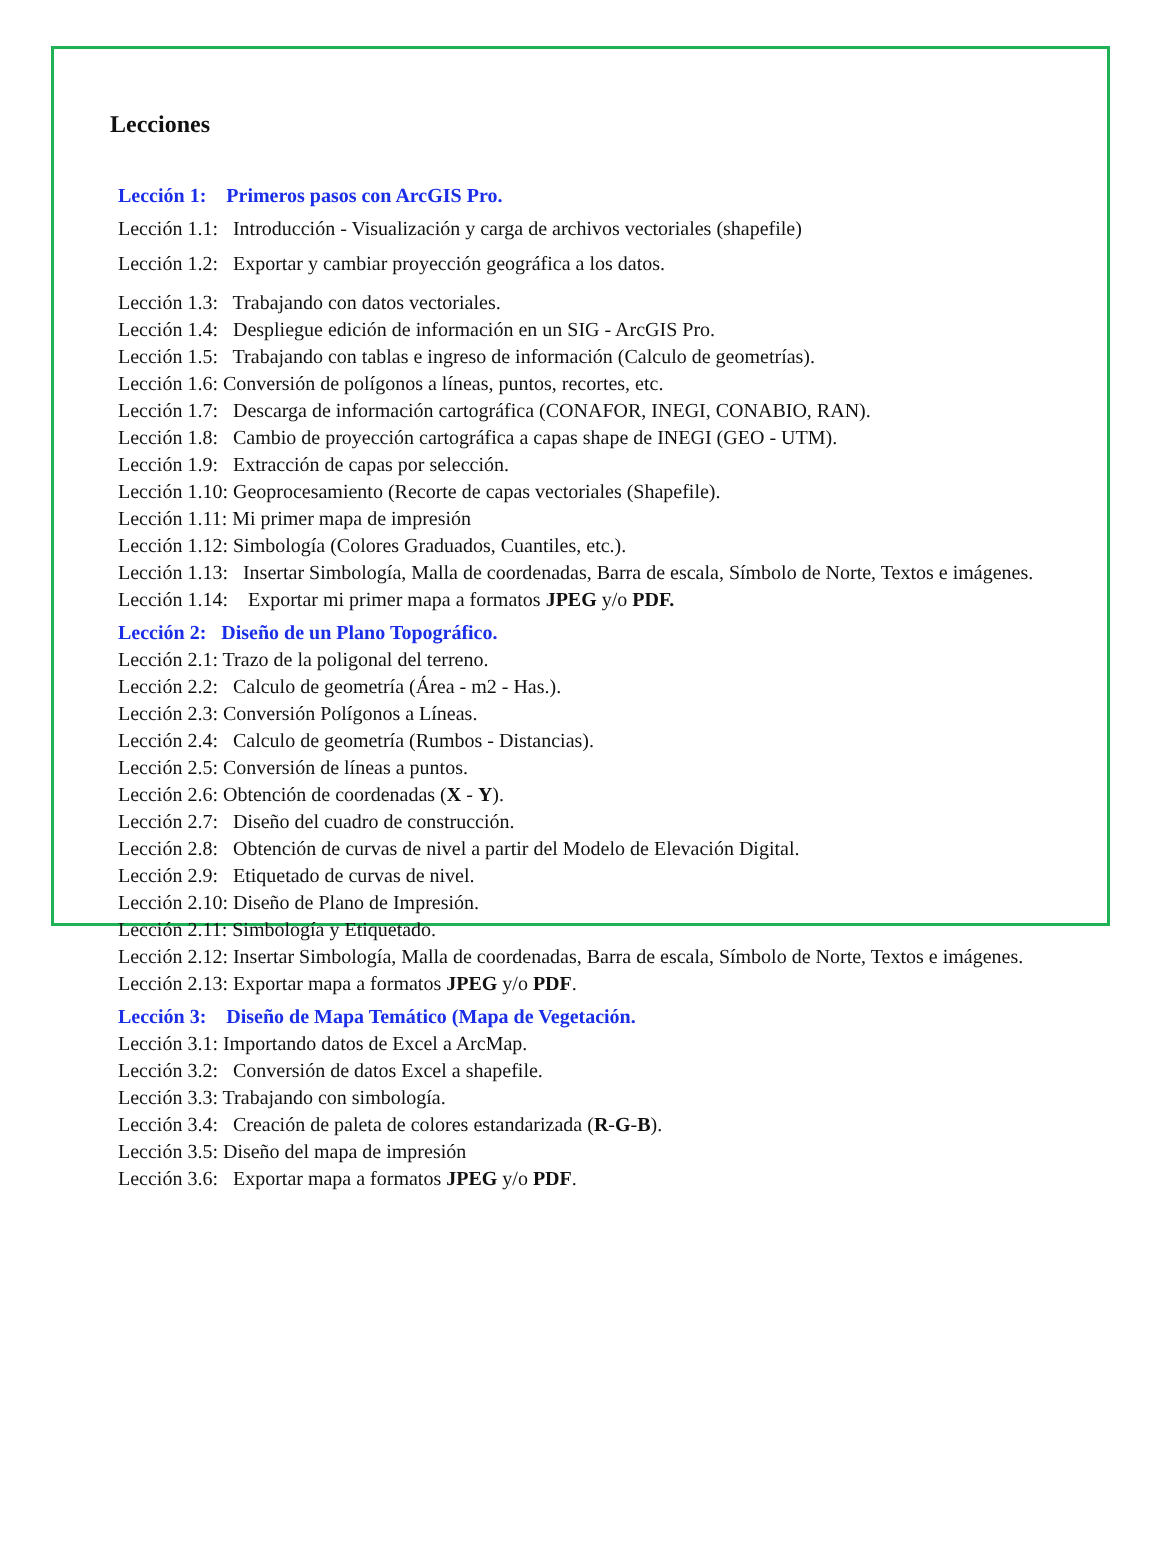Lecciones
Lección 1: Primeros pasos con ArcGIS Pro.
Lección 1.1: Introducción - Visualización y carga de archivos vectoriales (shapefile)
Lección 1.2: Exportar y cambiar proyección geográfica a los datos.
Lección 1.3: Trabajando con datos vectoriales.
Lección 1.4: Despliegue edición de información en un SIG - ArcGIS Pro.
Lección 1.5: Trabajando con tablas e ingreso de información (Calculo de geometrías).
Lección 1.6: Conversión de polígonos a líneas, puntos, recortes, etc.
Lección 1.7: Descarga de información cartográfica (CONAFOR, INEGI, CONABIO, RAN).
Lección 1.8: Cambio de proyección cartográfica a capas shape de INEGI (GEO - UTM).
Lección 1.9: Extracción de capas por selección.
Lección 1.10: Geoprocesamiento (Recorte de capas vectoriales (Shapefile).
Lección 1.11: Mi primer mapa de impresión
Lección 1.12: Simbología (Colores Graduados, Cuantiles, etc.).
Lección 1.13: Insertar Simbología, Malla de coordenadas, Barra de escala, Símbolo de Norte, Textos e imágenes.
Lección 1.14: Exportar mi primer mapa a formatos JPEG y/o PDF.
Lección 2: Diseño de un Plano Topográfico.
Lección 2.1: Trazo de la poligonal del terreno.
Lección 2.2: Calculo de geometría (Área - m2 - Has.).
Lección 2.3: Conversión Polígonos a Líneas.
Lección 2.4: Calculo de geometría (Rumbos - Distancias).
Lección 2.5: Conversión de líneas a puntos.
Lección 2.6: Obtención de coordenadas (X - Y).
Lección 2.7: Diseño del cuadro de construcción.
Lección 2.8: Obtención de curvas de nivel a partir del Modelo de Elevación Digital.
Lección 2.9: Etiquetado de curvas de nivel.
Lección 2.10: Diseño de Plano de Impresión.
Lección 2.11: Simbología y Etiquetado.
Lección 2.12: Insertar Simbología, Malla de coordenadas, Barra de escala, Símbolo de Norte, Textos e imágenes.
Lección 2.13: Exportar mapa a formatos JPEG y/o PDF.
Lección 3: Diseño de Mapa Temático (Mapa de Vegetación.
Lección 3.1: Importando datos de Excel a ArcMap.
Lección 3.2: Conversión de datos Excel a shapefile.
Lección 3.3: Trabajando con simbología.
Lección 3.4: Creación de paleta de colores estandarizada (R-G-B).
Lección 3.5: Diseño del mapa de impresión
Lección 3.6: Exportar mapa a formatos JPEG y/o PDF.